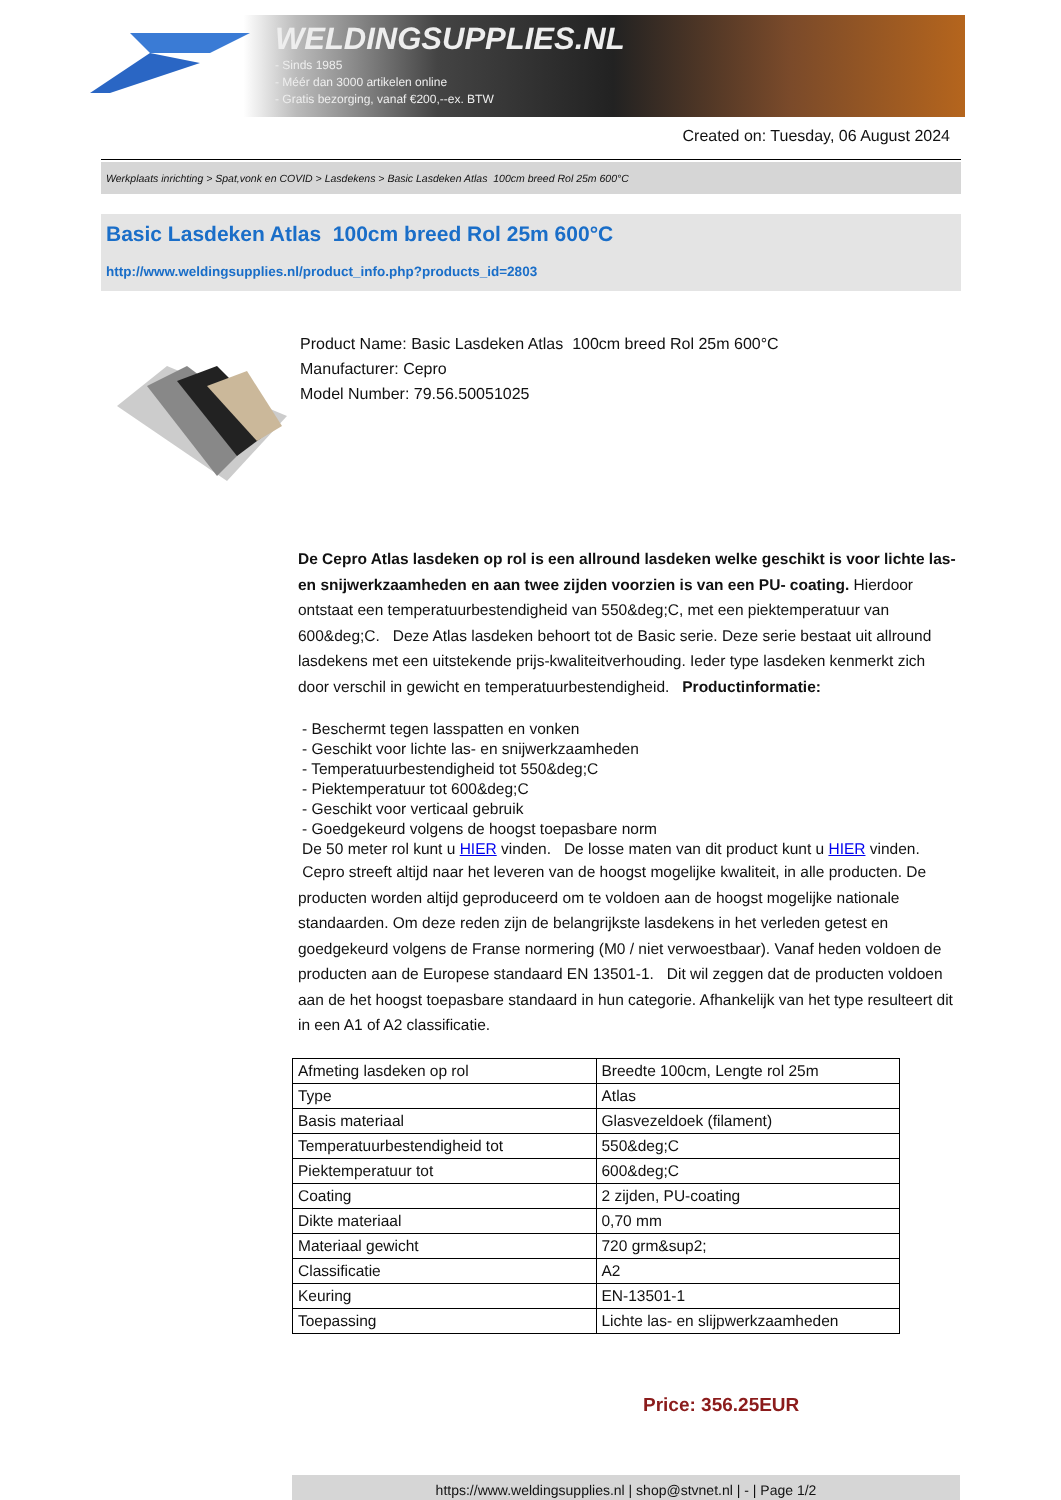WELDINGSUPPLIES.NL
- Sinds 1985
- Méér dan 3000 artikelen online
- Gratis bezorging, vanaf €200,--ex. BTW
Created on: Tuesday, 06 August 2024
Werkplaats inrichting > Spat,vonk en COVID > Lasdekens > Basic Lasdeken Atlas 100cm breed Rol 25m 600°C
Basic Lasdeken Atlas 100cm breed Rol 25m 600°C
http://www.weldingsupplies.nl/product_info.php?products_id=2803
Product Name: Basic Lasdeken Atlas 100cm breed Rol 25m 600°C
Manufacturer: Cepro
Model Number: 79.56.50051025
De Cepro Atlas lasdeken op rol is een allround lasdeken welke geschikt is voor lichte las- en snijwerkzaamheden en aan twee zijden voorzien is van een PU- coating. Hierdoor ontstaat een temperatuurbestendigheid van 550&deg;C, met een piektemperatuur van 600&deg;C. Deze Atlas lasdeken behoort tot de Basic serie. Deze serie bestaat uit allround lasdekens met een uitstekende prijs-kwaliteitverhouding. Ieder type lasdeken kenmerkt zich door verschil in gewicht en temperatuurbestendigheid. Productinformatie:
- Beschermt tegen lasspatten en vonken
- Geschikt voor lichte las- en snijwerkzaamheden
- Temperatuurbestendigheid tot 550&deg;C
- Piektemperatuur tot 600&deg;C
- Geschikt voor verticaal gebruik
- Goedgekeurd volgens de hoogst toepasbare norm
De 50 meter rol kunt u HIER vinden. De losse maten van dit product kunt u HIER vinden.
Cepro streeft altijd naar het leveren van de hoogst mogelijke kwaliteit, in alle producten. De producten worden altijd geproduceerd om te voldoen aan de hoogst mogelijke nationale standaarden. Om deze reden zijn de belangrijkste lasdekens in het verleden getest en goedgekeurd volgens de Franse normering (M0 / niet verwoestbaar). Vanaf heden voldoen de producten aan de Europese standaard EN 13501-1. Dit wil zeggen dat de producten voldoen aan de het hoogst toepasbare standaard in hun categorie. Afhankelijk van het type resulteert dit in een A1 of A2 classificatie.
| Afmeting lasdeken op rol | Breedte 100cm, Lengte rol 25m |
| Type | Atlas |
| Basis materiaal | Glasvezeldoek (filament) |
| Temperatuurbestendigheid tot | 550&deg;C |
| Piektemperatuur tot | 600&deg;C |
| Coating | 2 zijden, PU-coating |
| Dikte materiaal | 0,70 mm |
| Materiaal gewicht | 720 grm&sup2; |
| Classificatie | A2 |
| Keuring | EN-13501-1 |
| Toepassing | Lichte las- en slijpwerkzaamheden |
Price: 356.25EUR
https://www.weldingsupplies.nl | shop@stvnet.nl | - | Page 1/2